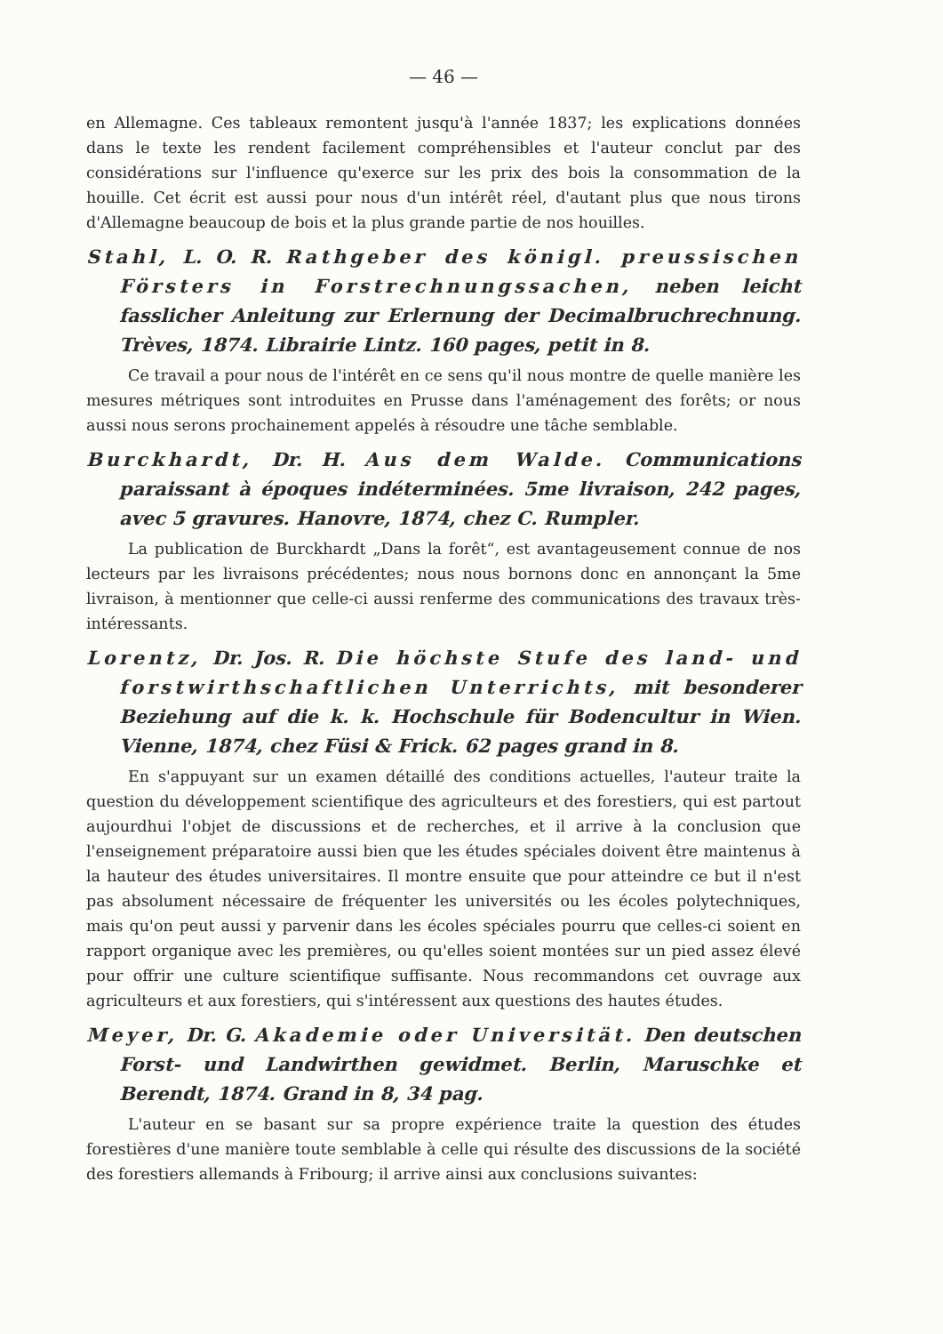— 46 —
en Allemagne. Ces tableaux remontent jusqu'à l'année 1837; les explications données dans le texte les rendent facilement compréhensibles et l'auteur conclut par des considérations sur l'influence qu'exerce sur les prix des bois la consommation de la houille. Cet écrit est aussi pour nous d'un intérêt réel, d'autant plus que nous tirons d'Allemagne beaucoup de bois et la plus grande partie de nos houilles.
Stahl, L. O. R. Rathgeber des königl. preussischen Försters in Forstrechnungssachen, neben leicht fasslicher Anleitung zur Erlernung der Decimalbruchrechnung. Trèves, 1874. Librairie Lintz. 160 pages, petit in 8.
Ce travail a pour nous de l'intérêt en ce sens qu'il nous montre de quelle manière les mesures métriques sont introduites en Prusse dans l'aménagement des forêts; or nous aussi nous serons prochainement appelés à résoudre une tâche semblable.
Burckhardt, Dr. H. Aus dem Walde. Communications paraissant à époques indéterminées. 5me livraison, 242 pages, avec 5 gravures. Hanovre, 1874, chez C. Rumpler.
La publication de Burckhardt „Dans la forêt“, est avantageusement connue de nos lecteurs par les livraisons précédentes; nous nous bornons donc en annonçant la 5me livraison, à mentionner que celle-ci aussi renferme des communications des travaux très-intéressants.
Lorentz, Dr. Jos. R. Die höchste Stufe des land- und forstwirthschaftlichen Unterrichts, mit besonderer Beziehung auf die k. k. Hochschule für Bodencultur in Wien. Vienne, 1874, chez Füsi & Frick. 62 pages grand in 8.
En s'appuyant sur un examen détaillé des conditions actuelles, l'auteur traite la question du développement scientifique des agriculteurs et des forestiers, qui est partout aujourdhui l'objet de discussions et de recherches, et il arrive à la conclusion que l'enseignement préparatoire aussi bien que les études spéciales doivent être maintenus à la hauteur des études universitaires. Il montre ensuite que pour atteindre ce but il n'est pas absolument nécessaire de fréquenter les universités ou les écoles polytechniques, mais qu'on peut aussi y parvenir dans les écoles spéciales pourru que celles-ci soient en rapport organique avec les premières, ou qu'elles soient montées sur un pied assez élevé pour offrir une culture scientifique suffisante. Nous recommandons cet ouvrage aux agriculteurs et aux forestiers, qui s'intéressent aux questions des hautes études.
Meyer, Dr. G. Akademie oder Universität. Den deutschen Forst- und Landwirthen gewidmet. Berlin, Maruschke et Berendt, 1874. Grand in 8, 34 pag.
L'auteur en se basant sur sa propre expérience traite la question des études forestières d'une manière toute semblable à celle qui résulte des discussions de la société des forestiers allemands à Fribourg; il arrive ainsi aux conclusions suivantes: